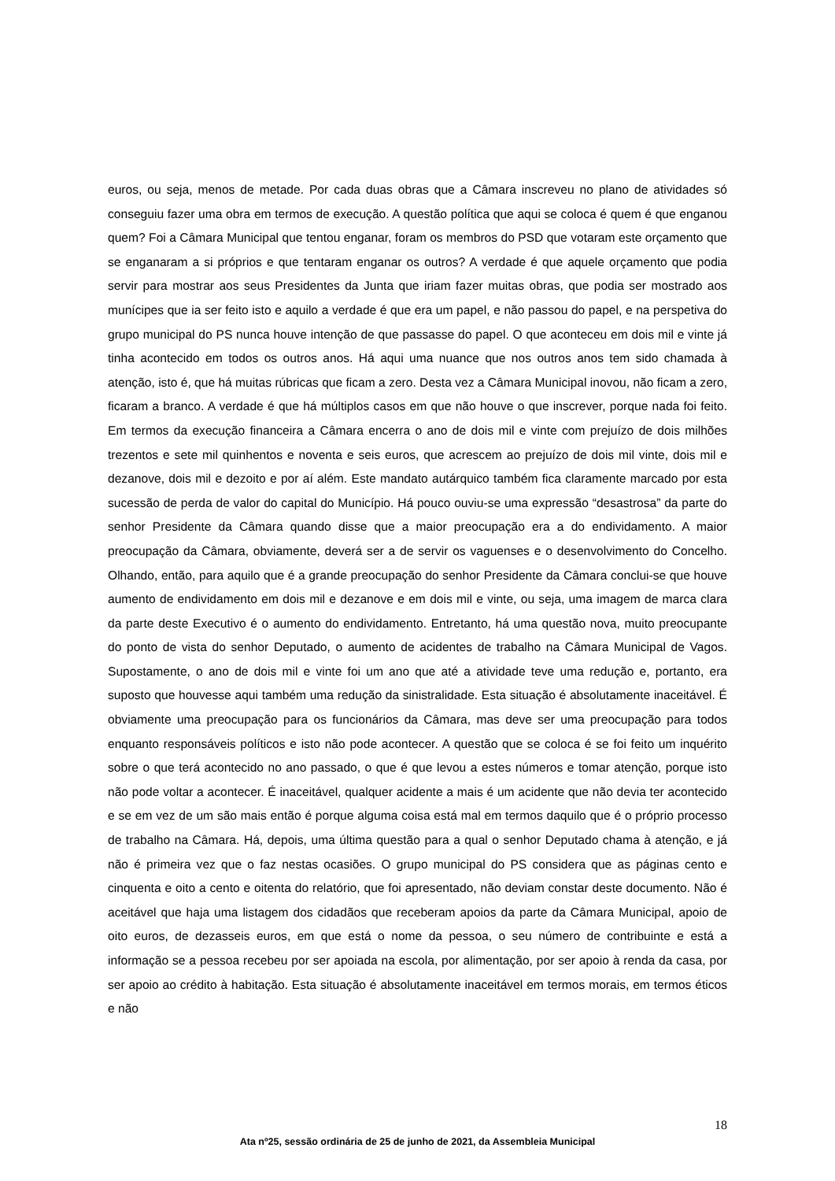euros, ou seja, menos de metade. Por cada duas obras que a Câmara inscreveu no plano de atividades só conseguiu fazer uma obra em termos de execução. A questão política que aqui se coloca é quem é que enganou quem? Foi a Câmara Municipal que tentou enganar, foram os membros do PSD que votaram este orçamento que se enganaram a si próprios e que tentaram enganar os outros? A verdade é que aquele orçamento que podia servir para mostrar aos seus Presidentes da Junta que iriam fazer muitas obras, que podia ser mostrado aos munícipes que ia ser feito isto e aquilo a verdade é que era um papel, e não passou do papel, e na perspetiva do grupo municipal do PS nunca houve intenção de que passasse do papel. O que aconteceu em dois mil e vinte já tinha acontecido em todos os outros anos. Há aqui uma nuance que nos outros anos tem sido chamada à atenção, isto é, que há muitas rúbricas que ficam a zero. Desta vez a Câmara Municipal inovou, não ficam a zero, ficaram a branco. A verdade é que há múltiplos casos em que não houve o que inscrever, porque nada foi feito. Em termos da execução financeira a Câmara encerra o ano de dois mil e vinte com prejuízo de dois milhões trezentos e sete mil quinhentos e noventa e seis euros, que acrescem ao prejuízo de dois mil vinte, dois mil e dezanove, dois mil e dezoito e por aí além. Este mandato autárquico também fica claramente marcado por esta sucessão de perda de valor do capital do Município. Há pouco ouviu-se uma expressão “desastrosa” da parte do senhor Presidente da Câmara quando disse que a maior preocupação era a do endividamento. A maior preocupação da Câmara, obviamente, deverá ser a de servir os vaguenses e o desenvolvimento do Concelho. Olhando, então, para aquilo que é a grande preocupação do senhor Presidente da Câmara conclui-se que houve aumento de endividamento em dois mil e dezanove e em dois mil e vinte, ou seja, uma imagem de marca clara da parte deste Executivo é o aumento do endividamento. Entretanto, há uma questão nova, muito preocupante do ponto de vista do senhor Deputado, o aumento de acidentes de trabalho na Câmara Municipal de Vagos. Supostamente, o ano de dois mil e vinte foi um ano que até a atividade teve uma redução e, portanto, era suposto que houvesse aqui também uma redução da sinistralidade. Esta situação é absolutamente inaceitável. É obviamente uma preocupação para os funcionários da Câmara, mas deve ser uma preocupação para todos enquanto responsáveis políticos e isto não pode acontecer. A questão que se coloca é se foi feito um inquérito sobre o que terá acontecido no ano passado, o que é que levou a estes números e tomar atenção, porque isto não pode voltar a acontecer. É inaceitável, qualquer acidente a mais é um acidente que não devia ter acontecido e se em vez de um são mais então é porque alguma coisa está mal em termos daquilo que é o próprio processo de trabalho na Câmara. Há, depois, uma última questão para a qual o senhor Deputado chama à atenção, e já não é primeira vez que o faz nestas ocasiões. O grupo municipal do PS considera que as páginas cento e cinquenta e oito a cento e oitenta do relatório, que foi apresentado, não deviam constar deste documento. Não é aceitável que haja uma listagem dos cidadãos que receberam apoios da parte da Câmara Municipal, apoio de oito euros, de dezasseis euros, em que está o nome da pessoa, o seu número de contribuinte e está a informação se a pessoa recebeu por ser apoiada na escola, por alimentação, por ser apoio à renda da casa, por ser apoio ao crédito à habitação. Esta situação é absolutamente inaceitável em termos morais, em termos éticos e não
18
Ata nº25, sessão ordinária de 25 de junho de 2021, da Assembleia Municipal